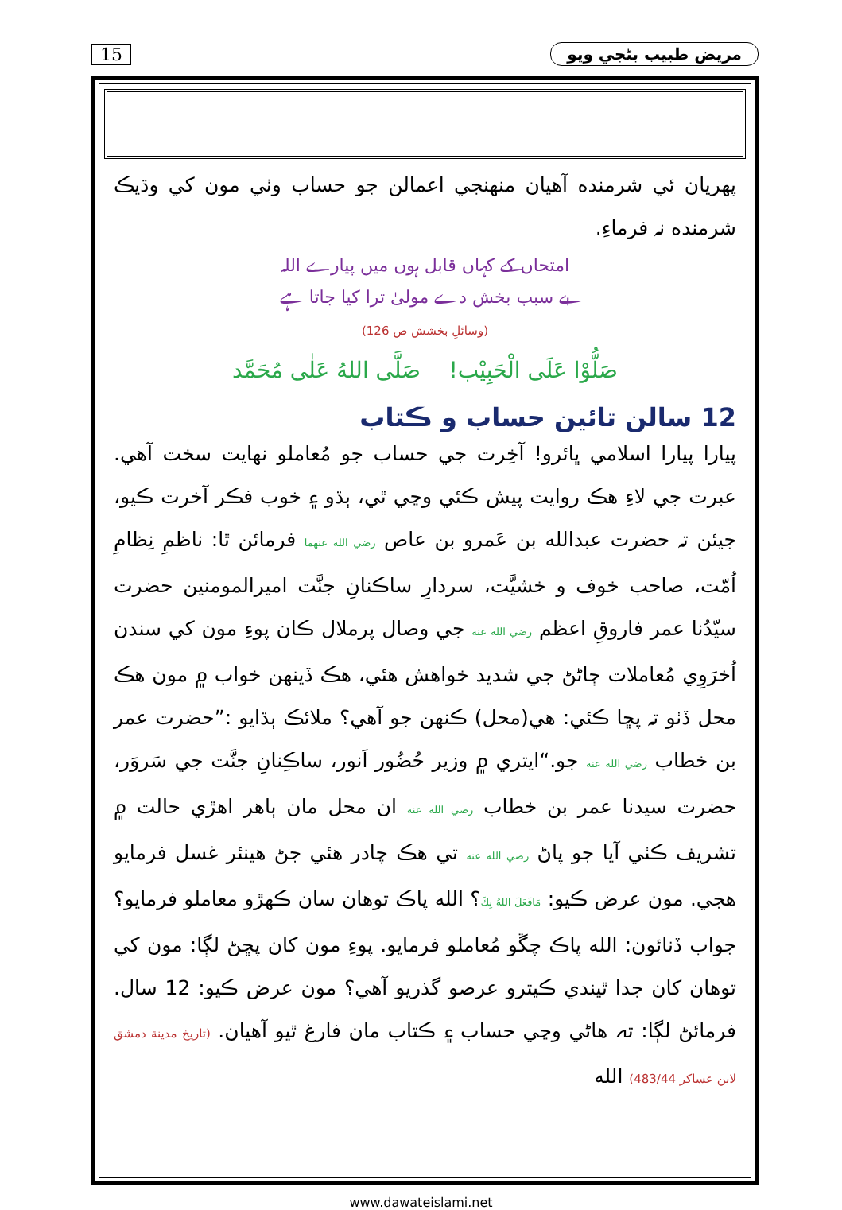15 مريض طبيب بڻجي ويو
پهريان ئي شرمنده آهيان منهنجي اعمالن جو حساب وٺي مون کي وڌيڪ شرمنده نہ فرماءِ.
امتحاں کے کہاں قابل ہوں میں پیارے اللہ
بے سبب بخش دے مولیٰ ترا کیا جاتا ہے
(وسائلِ بخشش ص 126)
صَلُّوْا عَلَى الْحَبِيْب! صَلَّى اللهُ عَلٰى مُحَمَّد
12 سالن تائين حساب و ڪتاب
پيارا پيارا اسلامي ڀائرو! آخِرت جي حساب جو مُعاملو نهايت سخت آهي. عبرت جي لاءِ هڪ روايت پيش ڪئي وڃي ٿي، ٻڌو ۽ خوب فڪر آخرت ڪيو، جيئن تہ حضرت عبدالله بن عَمرو بن عاص رضي الله عنهما فرمائن ٿا: ناظمِ نِظامِ اُمّت، صاحب خوف و خشيَّت، سردارِ ساڪنانِ جنَّت اميرالمومنين حضرت سيّدُنا عمر فاروقِ اعظم رضي الله عنه جي وصال پرملال ڪان پوءِ مون کي سندن اُخرَوِي مُعاملات ڄاڻڻ جي شديد خواهش هئي، هڪ ڏينهن خواب ۾ مون هڪ محل ڏٺو تہ پڇا ڪئي: هي(محل) ڪنهن جو آهي؟ ملائڪ ٻڌايو :”حضرت عمر بن خطاب رضي الله عنه جو.“ايتري ۾ وزير حُضُور اَنور، ساڪِنانِ جنَّت جي سَروَر، حضرت سيدنا عمر بن خطاب رضي الله عنه ان محل مان ٻاهر اهڙي حالت ۾ تشريف ڪٺي آيا جو پاڻ رضي الله عنه تي هڪ چادر هئي جڻ هينئر غسل فرمايو هجي. مون عرض ڪيو: مَافَعَلَ اللهُ بِكَ؟ الله پاڪ توهان سان ڪهڙو معاملو فرمايو؟ جواب ڏنائون: الله پاڪ چڱو مُعاملو فرمايو. پوءِ مون کان پڇڻ لڳا: مون کي توهان کان جدا ٿيندي ڪيترو عرصو گذريو آهي؟ مون عرض ڪيو: 12 سال. فرمائڻ لڳا: تہ هاڻي وڃي حساب ۽ ڪتاب مان فارغ ٿيو آهيان. (تاريخ مدينة دمشق لابن عساكر 483/44) الله
www.dawateislami.net